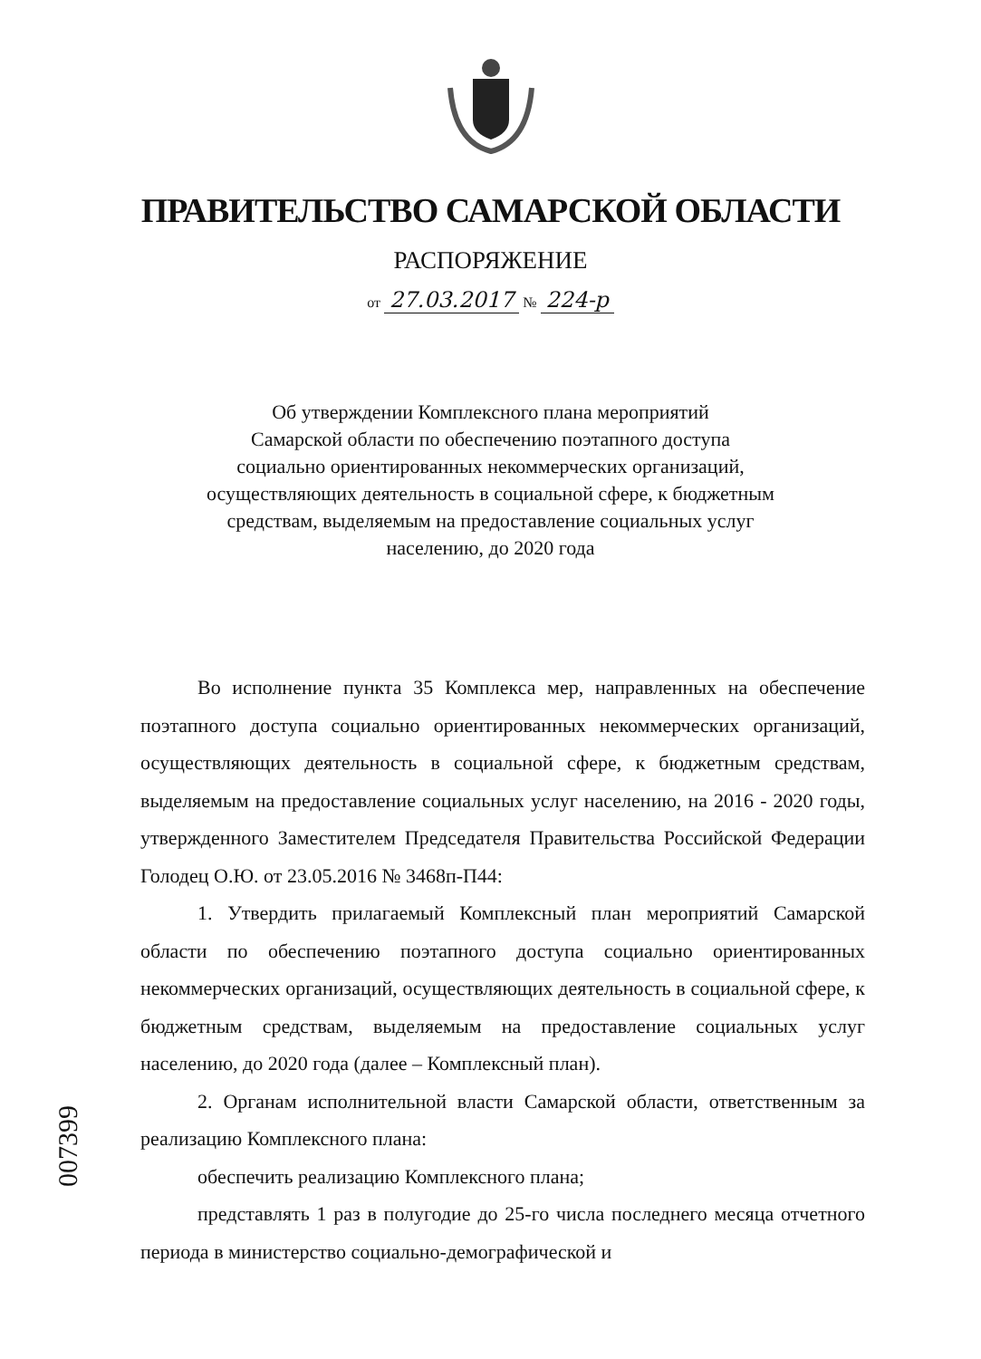ПРАВИТЕЛЬСТВО САМАРСКОЙ ОБЛАСТИ
РАСПОРЯЖЕНИЕ
от 27.03.2017 № 224-р
Об утверждении Комплексного плана мероприятий
Самарской области по обеспечению поэтапного доступа
социально ориентированных некоммерческих организаций,
осуществляющих деятельность в социальной сфере, к бюджетным
средствам, выделяемым на предоставление социальных услуг
населению, до 2020 года
Во исполнение пункта 35 Комплекса мер, направленных на обеспечение поэтапного доступа социально ориентированных некоммерческих организаций, осуществляющих деятельность в социальной сфере, к бюджетным средствам, выделяемым на предоставление социальных услуг населению, на 2016 - 2020 годы, утвержденного Заместителем Председателя Правительства Российской Федерации Голодец О.Ю. от 23.05.2016 № 3468п-П44:
1. Утвердить прилагаемый Комплексный план мероприятий Самарской области по обеспечению поэтапного доступа социально ориентированных некоммерческих организаций, осуществляющих деятельность в социальной сфере, к бюджетным средствам, выделяемым на предоставление социальных услуг населению, до 2020 года (далее – Комплексный план).
2. Органам исполнительной власти Самарской области, ответственным за реализацию Комплексного плана:
обеспечить реализацию Комплексного плана;
представлять 1 раз в полугодие до 25-го числа последнего месяца отчетного периода в министерство социально-демографической и
007399